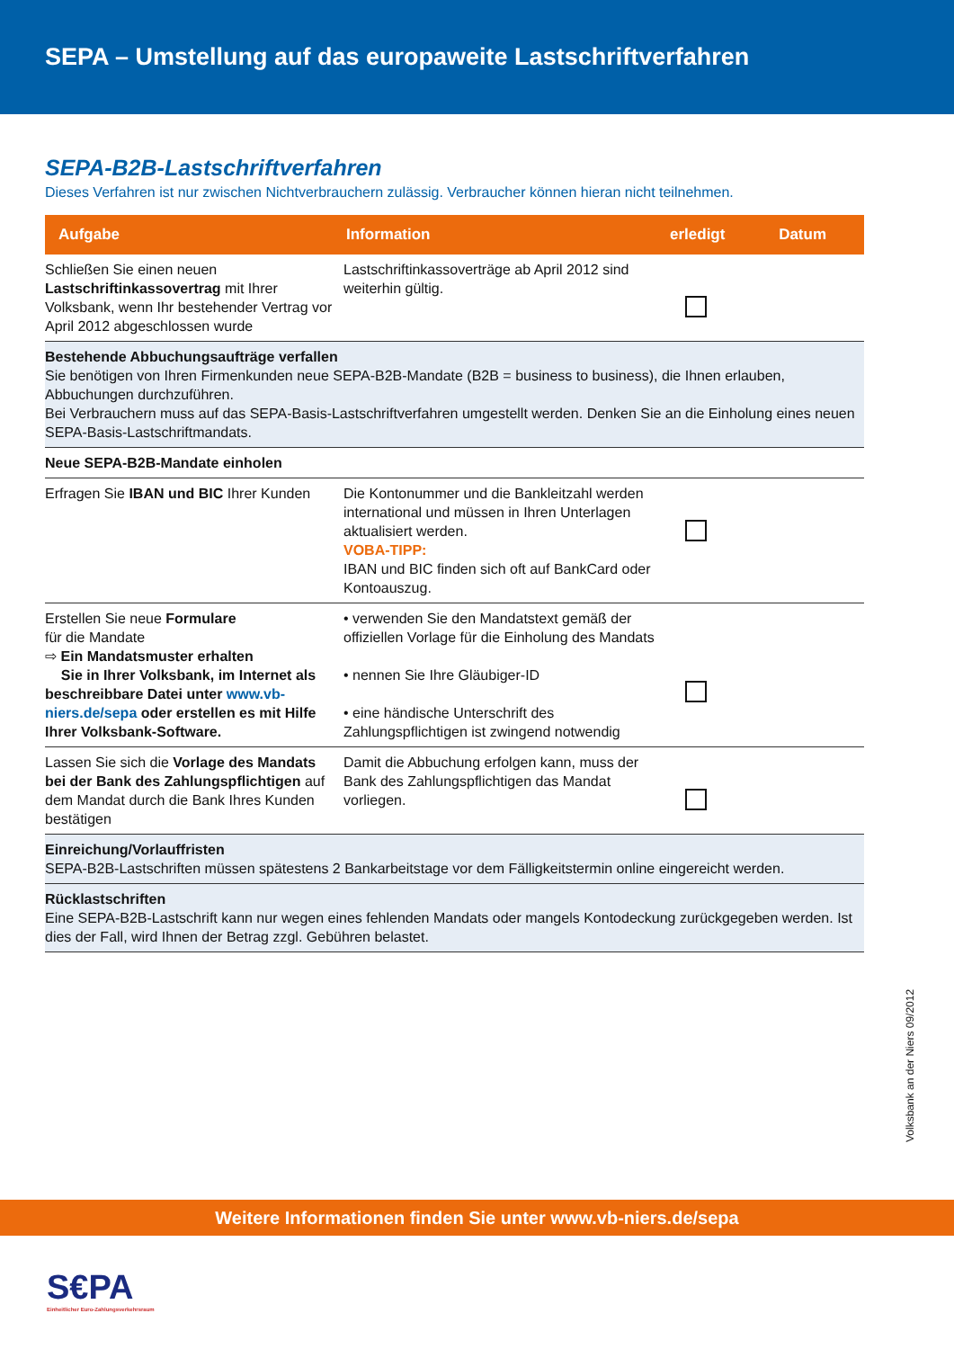SEPA – Umstellung auf das europaweite Lastschriftverfahren
SEPA-B2B-Lastschriftverfahren
Dieses Verfahren ist nur zwischen Nichtverbrauchern zulässig. Verbraucher können hieran nicht teilnehmen.
| Aufgabe | Information | erledigt | Datum |
| --- | --- | --- | --- |
| Schließen Sie einen neuen Lastschriftinkassovertrag mit Ihrer Volksbank, wenn Ihr bestehender Vertrag vor April 2012 abgeschlossen wurde | Lastschriftinkassoverträge ab April 2012 sind weiterhin gültig. | | |
| Bestehende Abbuchungsaufträge verfallen Sie benötigen von Ihren Firmenkunden neue SEPA-B2B-Mandate (B2B = business to business), die Ihnen erlauben, Abbuchungen durchzuführen. Bei Verbrauchern muss auf das SEPA-Basis-Lastschriftverfahren umgestellt werden. Denken Sie an die Einholung eines neuen SEPA-Basis-Lastschriftmandats. | | | |
| Neue SEPA-B2B-Mandate einholen | | | |
| Erfragen Sie IBAN und BIC Ihrer Kunden | Die Kontonummer und die Bankleitzahl werden international und müssen in Ihren Unterlagen aktualisiert werden. VOBA-TIPP: IBAN und BIC finden sich oft auf BankCard oder Kontoauszug. | | |
| Erstellen Sie neue Formulare für die Mandate ⇨ Ein Mandatsmuster erhalten Sie in Ihrer Volksbank, im Internet als beschreibbare Datei unter www.vb-niers.de/sepa oder erstellen es mit Hilfe Ihrer Volksbank-Software. | • verwenden Sie den Mandatstext gemäß der offiziellen Vorlage für die Einholung des Mandats • nennen Sie Ihre Gläubiger-ID • eine händische Unterschrift des Zahlungspflichtigen ist zwingend notwendig | | |
| Lassen Sie sich die Vorlage des Mandats bei der Bank des Zahlungspflichtigen auf dem Mandat durch die Bank Ihres Kunden bestätigen | Damit die Abbuchung erfolgen kann, muss der Bank des Zahlungspflichtigen das Mandat vorliegen. | | |
| Einreichung/Vorlauffristen SEPA-B2B-Lastschriften müssen spätestens 2 Bankarbeitstage vor dem Fälligkeitstermin online eingereicht werden. | | | |
| Rücklastschriften Eine SEPA-B2B-Lastschrift kann nur wegen eines fehlenden Mandats oder mangels Kontodeckung zurückgegeben werden. Ist dies der Fall, wird Ihnen der Betrag zzgl. Gebühren belastet. | | | |
Volksbank an der Niers 09/2012
Weitere Informationen finden Sie unter www.vb-niers.de/sepa
S€PA
Einheitlicher Euro-Zahlungsverkehrsraum